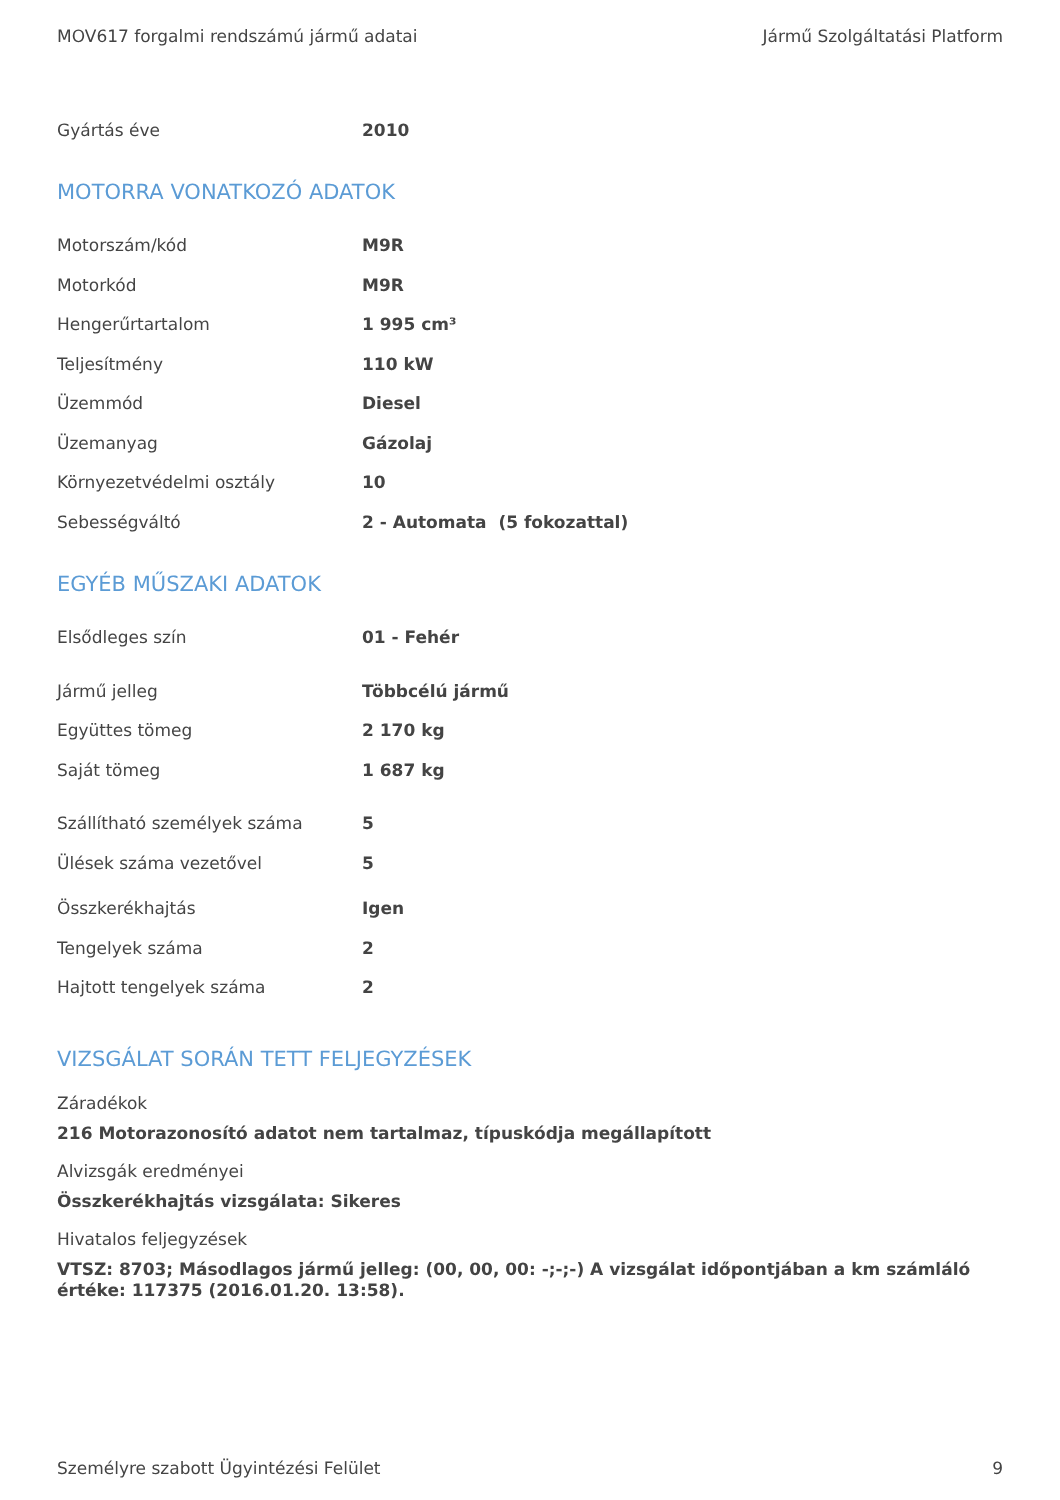MOV617 forgalmi rendszámú jármű adatai Jármű Szolgáltatási Platform
| Gyártás éve | 2010 |
MOTORRA VONATKOZÓ ADATOK
| Motorszám/kód | M9R |
| Motorkód | M9R |
| Hengerűrtartalom | 1 995 cm³ |
| Teljesítmény | 110 kW |
| Üzemmód | Diesel |
| Üzemanyag | Gázolaj |
| Környezetvédelmi osztály | 10 |
| Sebességváltó | 2 - Automata (5 fokozattal) |
EGYÉB MŰSZAKI ADATOK
| Elsődleges szín | 01 - Fehér |
| Jármű jelleg | Többcélú jármű |
| Együttes tömeg | 2 170 kg |
| Saját tömeg | 1 687 kg |
| Szállítható személyek száma | 5 |
| Ülések száma vezetővel | 5 |
| Összkerékhajtás | Igen |
| Tengelyek száma | 2 |
| Hajtott tengelyek száma | 2 |
VIZSGÁLAT SORÁN TETT FELJEGYZÉSEK
Záradékok
216 Motorazonosító adatot nem tartalmaz, típuskódja megállapított
Alvizsgák eredményei
Összkerékhajtás vizsgálata: Sikeres
Hivatalos feljegyzések
VTSZ: 8703; Másodlagos jármű jelleg: (00, 00, 00: -;-;-) A vizsgálat időpontjában a km számláló értéke: 117375 (2016.01.20. 13:58).
Személyre szabott Ügyintézési Felület 9